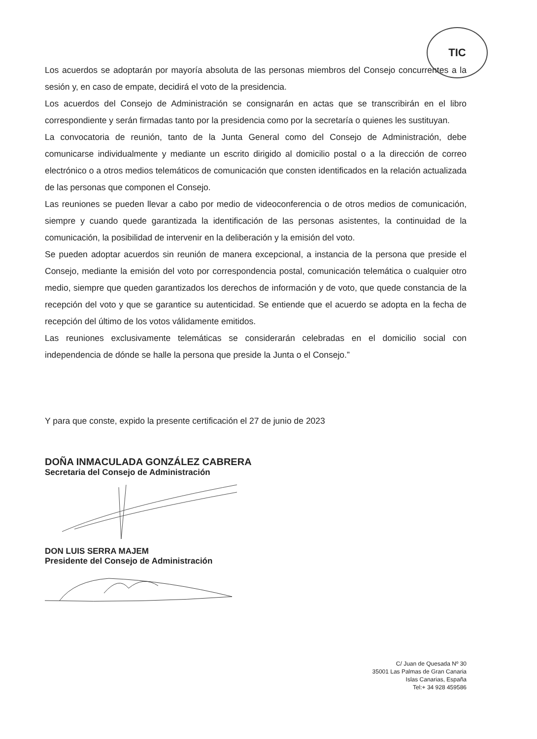TIC
Los acuerdos se adoptarán por mayoría absoluta de las personas miembros del Consejo concurrentes a la sesión y, en caso de empate, decidirá el voto de la presidencia.
Los acuerdos del Consejo de Administración se consignarán en actas que se transcribirán en el libro correspondiente y serán firmadas tanto por la presidencia como por la secretaría o quienes les sustituyan.
La convocatoria de reunión, tanto de la Junta General como del Consejo de Administración, debe comunicarse individualmente y mediante un escrito dirigido al domicilio postal o a la dirección de correo electrónico o a otros medios telemáticos de comunicación que consten identificados en la relación actualizada de las personas que componen el Consejo.
Las reuniones se pueden llevar a cabo por medio de videoconferencia o de otros medios de comunicación, siempre y cuando quede garantizada la identificación de las personas asistentes, la continuidad de la comunicación, la posibilidad de intervenir en la deliberación y la emisión del voto.
Se pueden adoptar acuerdos sin reunión de manera excepcional, a instancia de la persona que preside el Consejo, mediante la emisión del voto por correspondencia postal, comunicación telemática o cualquier otro medio, siempre que queden garantizados los derechos de información y de voto, que quede constancia de la recepción del voto y que se garantice su autenticidad. Se entiende que el acuerdo se adopta en la fecha de recepción del último de los votos válidamente emitidos.
Las reuniones exclusivamente telemáticas se considerarán celebradas en el domicilio social con independencia de dónde se halle la persona que preside la Junta o el Consejo.”
Y para que conste, expido la presente certificación el 27 de junio de 2023
DOÑA INMACULADA GONZÁLEZ CABRERA
Secretaria del Consejo de Administración
DON LUIS SERRA MAJEM
Presidente del Consejo de Administración
C/ Juan de Quesada Nº 30
35001 Las Palmas de Gran Canaria
Islas Canarias, España
Tel:+ 34 928 459586